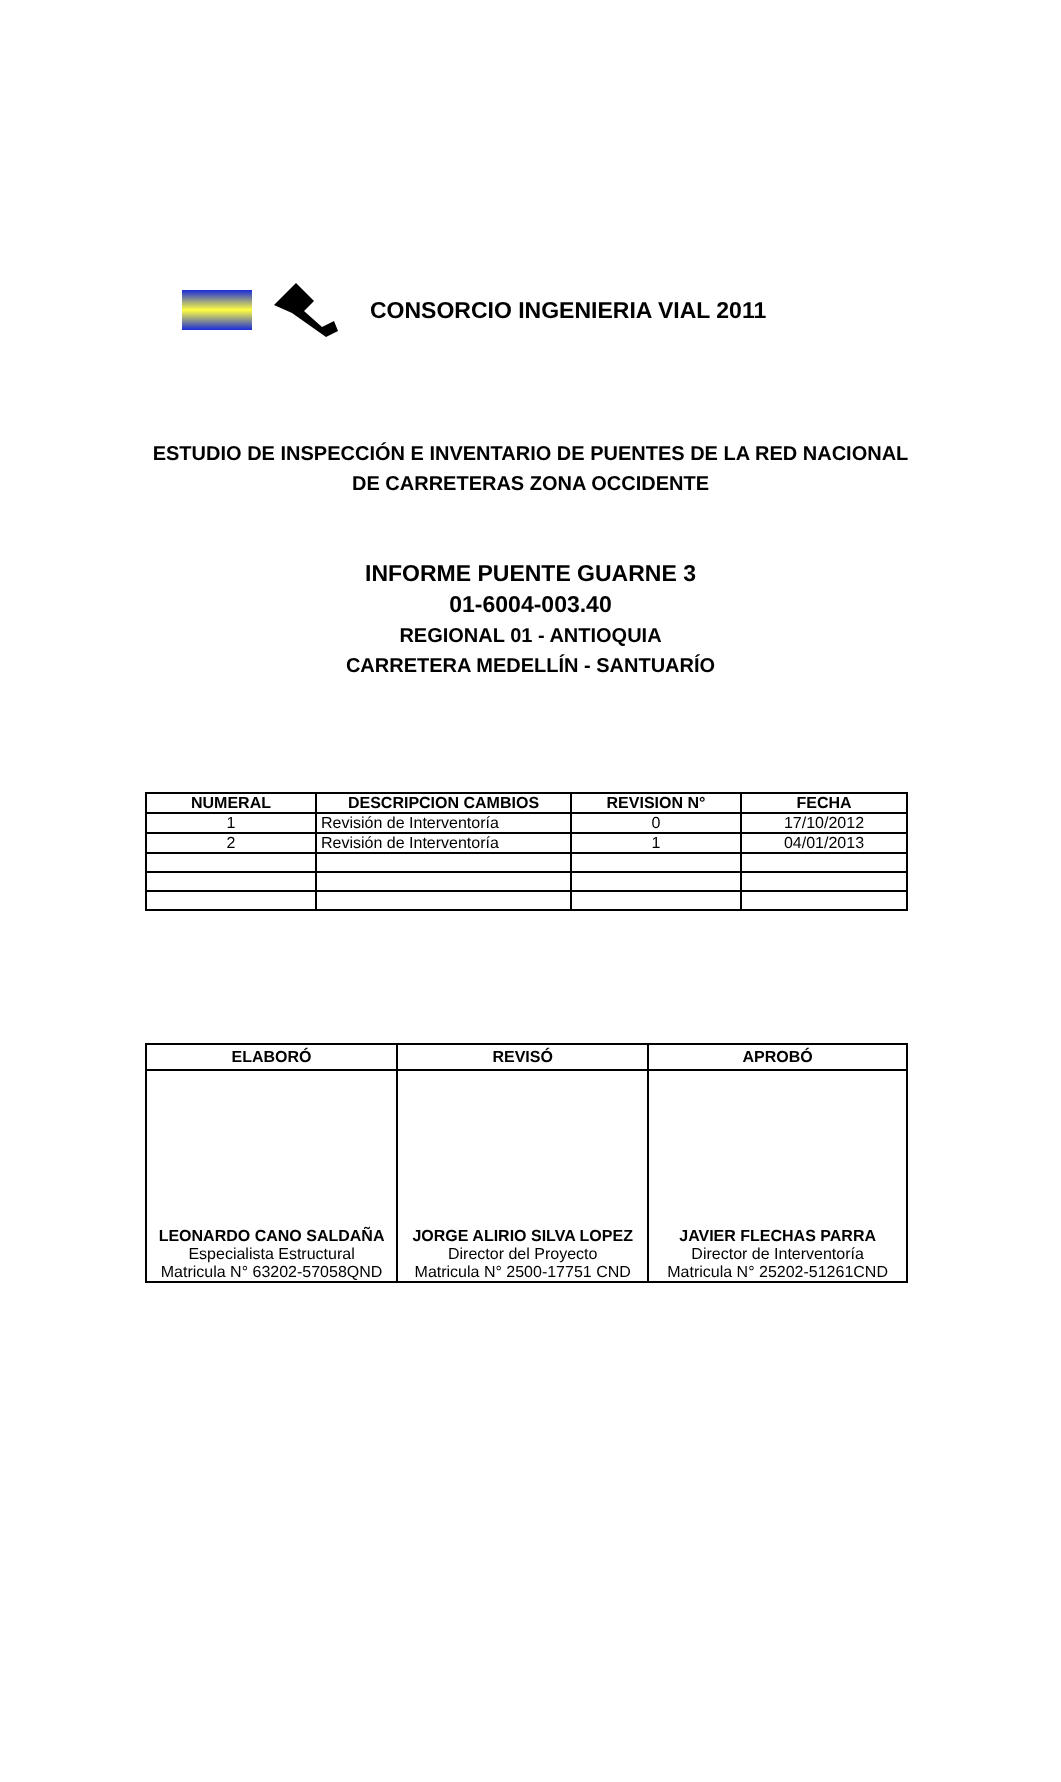CONSORCIO INGENIERIA VIAL 2011
ESTUDIO DE INSPECCIÓN E INVENTARIO DE PUENTES DE LA RED NACIONAL
DE CARRETERAS ZONA OCCIDENTE
INFORME PUENTE GUARNE 3
01-6004-003.40
REGIONAL 01 - ANTIOQUIA
CARRETERA MEDELLÍN - SANTUARÍO
| NUMERAL | DESCRIPCION CAMBIOS | REVISION N° | FECHA |
| --- | --- | --- | --- |
| 1 | Revisión de Interventoría | 0 | 17/10/2012 |
| 2 | Revisión de Interventoría | 1 | 04/01/2013 |
| ELABORÓ | REVISÓ | APROBÓ |
| --- | --- | --- |
| LEONARDO CANO SALDAÑA Especialista Estructural Matricula N° 63202-57058QND | JORGE ALIRIO SILVA LOPEZ Director del Proyecto Matricula N° 2500-17751 CND | JAVIER FLECHAS PARRA Director de Interventoría Matricula N° 25202-51261CND |